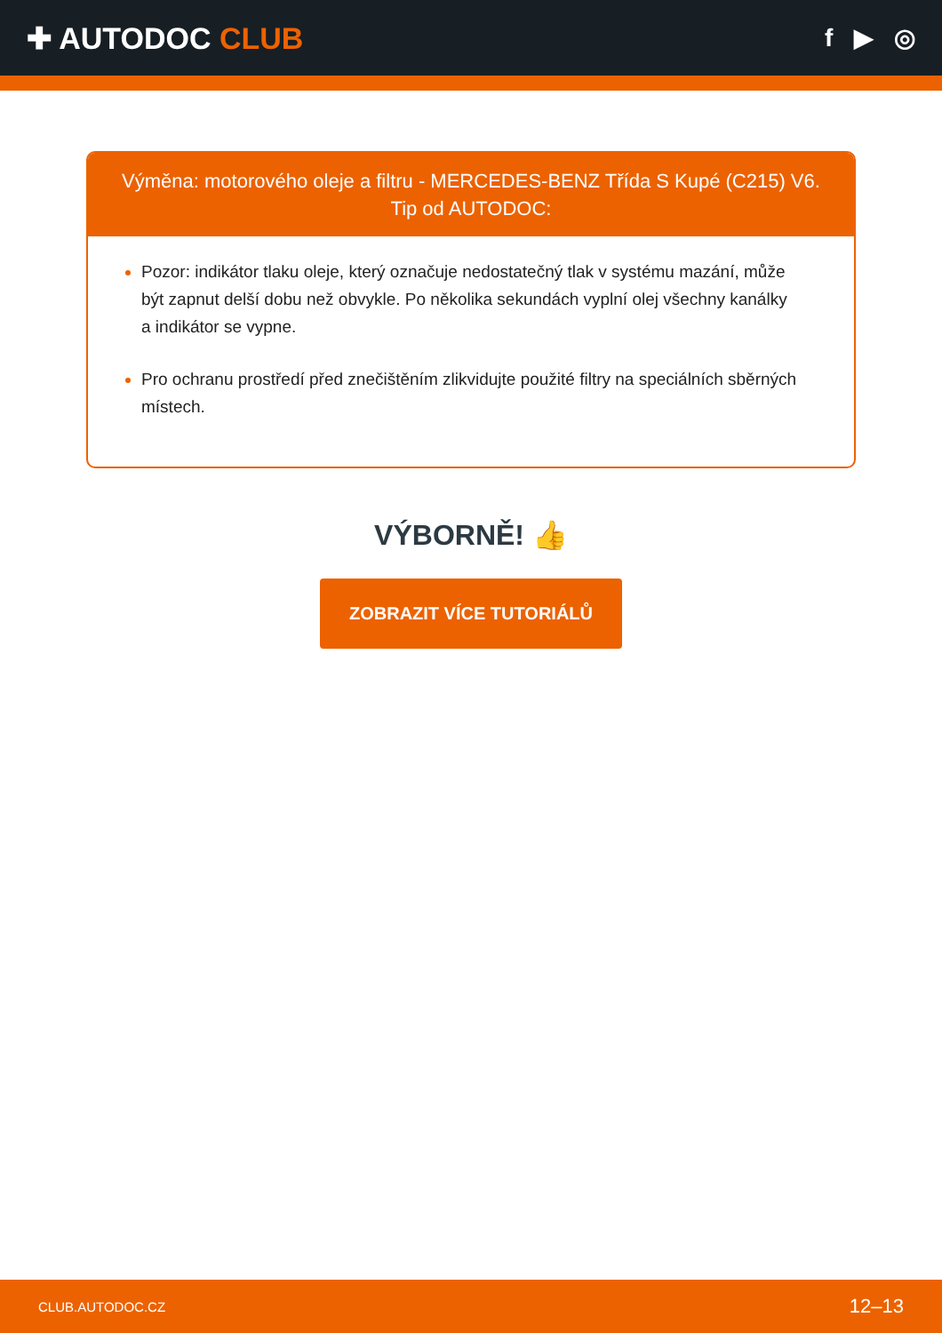✚ AUTODOC CLUB
f ▶ ◎
Výměna: motorového oleje a filtru - MERCEDES-BENZ Třída S Kupé (C215) V6.
Tip od AUTODOC:
Pozor: indikátor tlaku oleje, který označuje nedostatečný tlak v systému mazání, může být zapnut delší dobu než obvykle. Po několika sekundách vyplní olej všechny kanálky a indikátor se vypne.
Pro ochranu prostředí před znečištěním zlikvidujte použité filtry na speciálních sběrných místech.
VÝBORNĚ! 👍
ZOBRAZIT VÍCE TUTORIÁLŮ
CLUB.AUTODOC.CZ 12–13